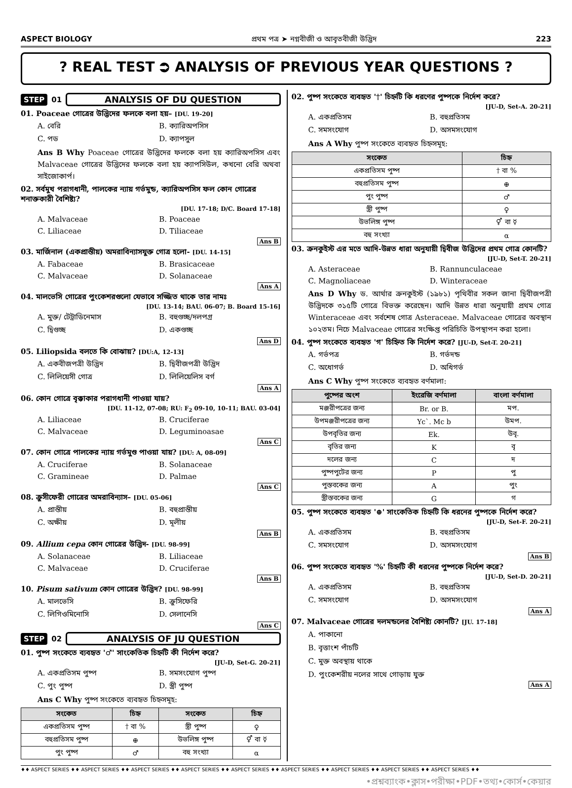ASPECT BIOLOGY প্রথম পত্র ➤ নগ্নবীজী ও আবৃতবীজী উদ্ভিদ 223
? REAL TEST ⮊ ANALYSIS OF PREVIOUS YEAR QUESTIONS ?
STEP 01 ANALYSIS OF DU QUESTION
01. Poaceae গোত্রের উদ্ভিদের ফলকে বলা হয়– [DU. 19-20]
A. বেরি
B. ক্যারিঅপসিস
C. পড
D. ক্যাপসুল
Ans B Why Poaceae গোত্রের উদ্ভিদের ফলকে বলা হয় ক্যারিঅপসিস এবং Malvaceae গোত্রের উদ্ভিদের ফলকে বলা হয় ক্যাপসিউল, কখনো বেরি অথবা সাইজোকার্প।
02. সর্বমুখ পরাগধানী, পালকের ন্যায় গর্ভমুন্ড, ক্যারিঅপসিস ফল কোন গোত্রের শনাক্তকারী বৈশিষ্ট্য?
[DU. 17-18; D/C. Board 17-18]
A. Malvaceae
B. Poaceae
C. Liliaceae
D. Tiliaceae
Ans B
03. মার্জিনাল (একপ্রান্তীয়) অমরাবিন্যাসযুক্ত গোত্র হলো- [DU. 14-15]
A. Fabaceae
B. Brasicaceae
C. Malvaceae
D. Solanaceae
Ans A
04. মালভেসি গোত্রের পুংকেশরগুলো যেভাবে সজ্জিত থাকে তার নামঃ
[DU. 13-14; BAU. 06-07; B. Board 15-16]
A. মুক্ত/ টেট্রাডিনেমাস
B. বহুগুচ্ছ/দলপগ্র
C. দ্বিগুচ্ছ
D. একগুচ্ছ
Ans D
05. Liliopsida বলতে কি বোঝায়? [DU:A, 12-13]
A. একবীজপত্রী উদ্ভিদ
B. দ্বিবীজপত্রী উদ্ভিদ
C. লিলিয়েসী গোত্র
D. লিলিয়েলিস বর্গ
Ans A
06. কোন গোত্রে বৃক্কাকার পরাগধানী পাওয়া যায়?
[DU. 11-12, 07-08; RU: F<sub>2</sub> 09-10, 10-11; BAU. 03-04]
A. Liliaceae
B. Cruciferae
C. Malvaceae
D. Leguminoasae
Ans C
07. কোন গোত্রে পালকের ন্যায় গর্ভমুণ্ড পাওয়া যায়? [DU: A, 08-09]
A. Cruciferae
B. Solanaceae
C. Gramineae
D. Palmae
Ans C
08. ক্রুসীফেরী গোত্রের অমরাবিন্যাস– [DU. 05-06]
A. প্রান্তীয়
B. বহুপ্রান্তীয়
C. অক্ষীয়
D. মূলীয়
Ans B
09. Allium cepa কোন গোত্রের উদ্ভিদ- [DU. 98-99]
A. Solanaceae
B. Liliaceae
C. Malvaceae
D. Cruciferae
Ans B
10. Pisum sativum কোন গোত্রের উদ্ভিদ? [DU. 98-99]
A. মালভেসি
B. ক্রুসিফেরি
C. লিগিওমিনোসি
D. সেলানেসি
Ans C
STEP 02 ANALYSIS OF JU QUESTION
01. পুষ্প সংকেতে ব্যবহৃত '♂' সাংকেতিক চিহ্নটি কী নির্দেশ করে?
[JU-D, Set-G. 20-21]
A. একপ্রতিসম পুষ্প
B. সমসংযোগ পুষ্প
C. পুং পুষ্প
D. স্ত্রী পুষ্প
Ans C Why পুষ্প সংকেতে ব্যবহৃত চিহ্নসমূহ:
| সংকেত | চিহ্ন | সংকেত | চিহ্ন |
| --- | --- | --- | --- |
| একপ্রতিসম পুষ্প | † বা % | স্ত্রী পুষ্প | ♀ |
| বহুপ্রতিসম পুষ্প | ⊕ | উভলিঙ্গ পুষ্প | ⚥ বা ☿ |
| পুং পুষ্প | ♂ | বহু সংখ্যা | α |
02. পুষ্প সংকেতে ব্যবহৃত '†' চিহ্নটি কি ধরণের পুষ্পকে নির্দেশ করে?
[JU-D, Set-A. 20-21]
A. একপ্রতিসম
B. বহুপ্রতিসম
C. সমসংযোগ
D. অসমসংযোগ
Ans A Why পুষ্প সংকেতে ব্যবহৃত চিহ্নসমূহ:
| সংকেত | চিহ্ন |
| --- | --- |
| একপ্রতিসম পুষ্প | † বা % |
| বহুপ্রতিসম পুষ্প | ⊕ |
| পুং পুষ্প | ♂ |
| স্ত্রী পুষ্প | ♀ |
| উভলিঙ্গ পুষ্প | ⚥ বা ☿ |
| বহু সংখ্যা | α |
03. ক্রনকুইস্ট এর মতে আদি-উন্নত ধারা অনুযায়ী দ্বিবীজ উদ্ভিদের প্রথম গোত্র কোনটি?
[JU-D, Set-T. 20-21]
A. Asteraceae
B. Rannunculaceae
C. Magnoliaceae
D. Winteraceae
Ans D Why ড. আর্থার ক্রনকুইস্ট (১৯৮১) পৃথিবীর সকল জানা দ্বিবীজপত্রী উদ্ভিদকে ৩১৫টি গোত্রে বিভক্ত করেছেন। আদি উন্নত ধারা অনুযায়ী প্রথম গোত্র Winteraceae এবং সর্বশেষ গোত্র Asteraceae. Malvaceae গোত্রের অবস্থান ১০২তম। নিচে Malvaceae গোত্রের সংক্ষিপ্ত পরিচিতি উপস্থাপন করা হলো।
04. পুষ্প সংকেতে ব্যবহৃত 'গ' চিহ্নিত কি নির্দেশ করে? [JU-D, Set-T. 20-21]
A. গর্ভপত্র
B. গর্ভদন্ড
C. অধোগর্ভ
D. অধিগর্ভ
Ans C Why পুষ্প সংকেতে ব্যবহৃত বর্ণমালা:
| পুষ্পের অংশ | ইংরেজি বর্ণমালা | বাংলা বর্ণমালা |
| --- | --- | --- |
| মঞ্জরীপত্রের জন্য | Br. or B. | মপ. |
| উপমঞ্জরীপত্রের জন্য | Yc`. Mc b | উমপ. |
| উপবৃতির জন্য | Ek. | উবৃ. |
| বৃতির জন্য | K | বৃ |
| দলের জন্য | C | দ |
| পুষ্পপুটের জন্য | P | পু |
| পুস্তবকের জন্য | A | পুং |
| স্ত্রীস্তবকের জন্য | G | গ |
05. পুষ্প সংকেতে ব্যবহৃত '⊕' সাংকেতিক চিহ্নটি কি ধরনের পুষ্পকে নির্দেশ করে?
[JU-D, Set-F. 20-21]
A. একপ্রতিসম
B. বহুপ্রতিসম
C. সমসংযোগ
D. অসমসংযোগ
Ans B
06. পুষ্প সংকেতে ব্যবহৃত '%' চিহ্নটি কী ধরনের পুষ্পকে নির্দেশ করে?
[JU-D, Set-D. 20-21]
A. একপ্রতিসম
B. বহুপ্রতিসম
C. সমসংযোগ
D. অসমসংযোগ
Ans A
07. Malvaceae গোত্রের দলমন্ডলের বৈশিষ্ট্য কোনটি? [JU. 17-18]
A. পাকানো
B. বৃত্তাংশ পাঁচটি
C. মুক্ত অবস্থায় থাকে
D. পুংকেশরীয় নলের সাথে গোড়ায় যুক্ত
Ans A
♦♦ ASPECT SERIES ♦♦ ASPECT SERIES ♦♦ ASPECT SERIES ♦♦ ASPECT SERIES ♦♦ ASPECT SERIES ♦♦ ASPECT SERIES ♦♦ ASPECT SERIES ♦♦ ASPECT SERIES ♦♦ ASPECT SERIES ♦♦
•প্রশ্নব্যাংক•ক্লাস•পরীক্ষা•PDF•তথ্য•কোর্স•কেয়ার